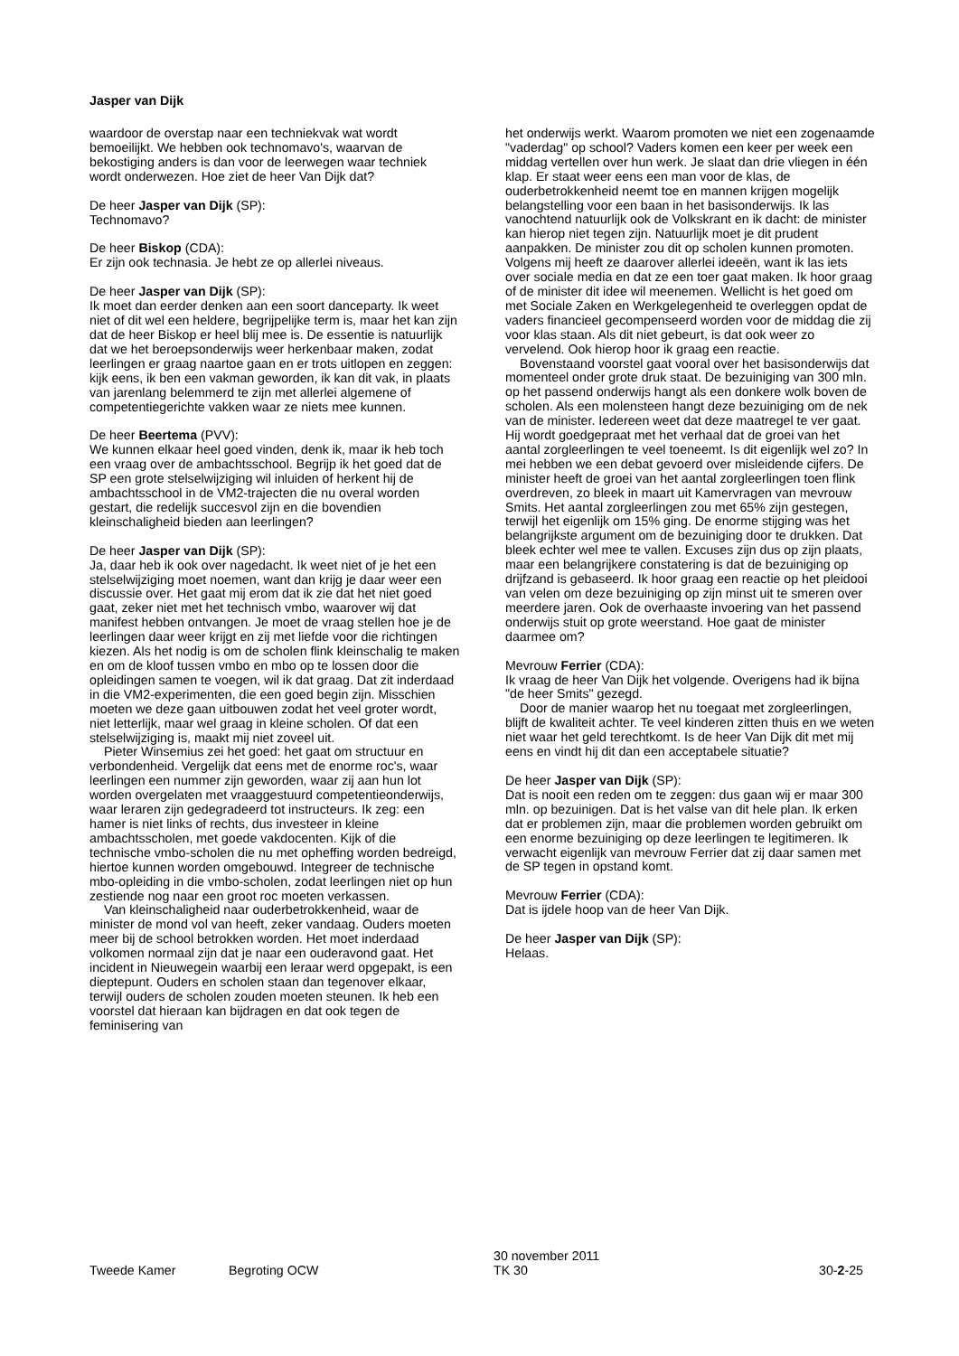Jasper van Dijk
waardoor de overstap naar een techniekvak wat wordt bemoeilijkt. We hebben ook technomavo's, waarvan de bekostiging anders is dan voor de leerwegen waar techniek wordt onderwezen. Hoe ziet de heer Van Dijk dat?
De heer Jasper van Dijk (SP):
Technomavo?
De heer Biskop (CDA):
Er zijn ook technasia. Je hebt ze op allerlei niveaus.
De heer Jasper van Dijk (SP):
Ik moet dan eerder denken aan een soort danceparty. Ik weet niet of dit wel een heldere, begrijpelijke term is, maar het kan zijn dat de heer Biskop er heel blij mee is. De essentie is natuurlijk dat we het beroepsonderwijs weer herkenbaar maken, zodat leerlingen er graag naartoe gaan en er trots uitlopen en zeggen: kijk eens, ik ben een vakman geworden, ik kan dit vak, in plaats van jarenlang belemmerd te zijn met allerlei algemene of competentiegerichte vakken waar ze niets mee kunnen.
De heer Beertema (PVV):
We kunnen elkaar heel goed vinden, denk ik, maar ik heb toch een vraag over de ambachtsschool. Begrijp ik het goed dat de SP een grote stelselwijziging wil inluiden of herkent hij de ambachtsschool in de VM2-trajecten die nu overal worden gestart, die redelijk succesvol zijn en die bovendien kleinschaligheid bieden aan leerlingen?
De heer Jasper van Dijk (SP):
Ja, daar heb ik ook over nagedacht. Ik weet niet of je het een stelselwijziging moet noemen, want dan krijg je daar weer een discussie over. Het gaat mij erom dat ik zie dat het niet goed gaat, zeker niet met het technisch vmbo, waarover wij dat manifest hebben ontvangen. Je moet de vraag stellen hoe je de leerlingen daar weer krijgt en zij met liefde voor die richtingen kiezen. Als het nodig is om de scholen flink kleinschalig te maken en om de kloof tussen vmbo en mbo op te lossen door die opleidingen samen te voegen, wil ik dat graag. Dat zit inderdaad in die VM2-experimenten, die een goed begin zijn. Misschien moeten we deze gaan uitbouwen zodat het veel groter wordt, niet letterlijk, maar wel graag in kleine scholen. Of dat een stelselwijziging is, maakt mij niet zoveel uit.
Pieter Winsemius zei het goed: het gaat om structuur en verbondenheid. Vergelijk dat eens met de enorme roc's, waar leerlingen een nummer zijn geworden, waar zij aan hun lot worden overgelaten met vraaggestuurd competentieonderwijs, waar leraren zijn gedegradeerd tot instructeurs. Ik zeg: een hamer is niet links of rechts, dus investeer in kleine ambachtsscholen, met goede vakdocenten. Kijk of die technische vmbo-scholen die nu met opheffing worden bedreigd, hiertoe kunnen worden omgebouwd. Integreer de technische mbo-opleiding in die vmbo-scholen, zodat leerlingen niet op hun zestiende nog naar een groot roc moeten verkassen.
Van kleinschaligheid naar ouderbetrokkenheid, waar de minister de mond vol van heeft, zeker vandaag. Ouders moeten meer bij de school betrokken worden. Het moet inderdaad volkomen normaal zijn dat je naar een ouderavond gaat. Het incident in Nieuwegein waarbij een leraar werd opgepakt, is een dieptepunt. Ouders en scholen staan dan tegenover elkaar, terwijl ouders de scholen zouden moeten steunen. Ik heb een voorstel dat hieraan kan bijdragen en dat ook tegen de feminisering van
het onderwijs werkt. Waarom promoten we niet een zogenaamde "vaderdag" op school? Vaders komen een keer per week een middag vertellen over hun werk. Je slaat dan drie vliegen in één klap. Er staat weer eens een man voor de klas, de ouderbetrokkenheid neemt toe en mannen krijgen mogelijk belangstelling voor een baan in het basisonderwijs. Ik las vanochtend natuurlijk ook de Volkskrant en ik dacht: de minister kan hierop niet tegen zijn. Natuurlijk moet je dit prudent aanpakken. De minister zou dit op scholen kunnen promoten. Volgens mij heeft ze daarover allerlei ideeën, want ik las iets over sociale media en dat ze een toer gaat maken. Ik hoor graag of de minister dit idee wil meenemen. Wellicht is het goed om met Sociale Zaken en Werkgelegenheid te overleggen opdat de vaders financieel gecompenseerd worden voor de middag die zij voor klas staan. Als dit niet gebeurt, is dat ook weer zo vervelend. Ook hierop hoor ik graag een reactie.
Bovenstaand voorstel gaat vooral over het basisonderwijs dat momenteel onder grote druk staat. De bezuiniging van 300 mln. op het passend onderwijs hangt als een donkere wolk boven de scholen. Als een molensteen hangt deze bezuiniging om de nek van de minister. Iedereen weet dat deze maatregel te ver gaat. Hij wordt goedgepraat met het verhaal dat de groei van het aantal zorgleerlingen te veel toeneemt. Is dit eigenlijk wel zo? In mei hebben we een debat gevoerd over misleidende cijfers. De minister heeft de groei van het aantal zorgleerlingen toen flink overdreven, zo bleek in maart uit Kamervragen van mevrouw Smits. Het aantal zorgleerlingen zou met 65% zijn gestegen, terwijl het eigenlijk om 15% ging. De enorme stijging was het belangrijkste argument om de bezuiniging door te drukken. Dat bleek echter wel mee te vallen. Excuses zijn dus op zijn plaats, maar een belangrijkere constatering is dat de bezuiniging op drijfzand is gebaseerd. Ik hoor graag een reactie op het pleidooi van velen om deze bezuiniging op zijn minst uit te smeren over meerdere jaren. Ook de overhaaste invoering van het passend onderwijs stuit op grote weerstand. Hoe gaat de minister daarmee om?
Mevrouw Ferrier (CDA):
Ik vraag de heer Van Dijk het volgende. Overigens had ik bijna "de heer Smits" gezegd.
Door de manier waarop het nu toegaat met zorgleerlingen, blijft de kwaliteit achter. Te veel kinderen zitten thuis en we weten niet waar het geld terechtkomt. Is de heer Van Dijk dit met mij eens en vindt hij dit dan een acceptabele situatie?
De heer Jasper van Dijk (SP):
Dat is nooit een reden om te zeggen: dus gaan wij er maar 300 mln. op bezuinigen. Dat is het valse van dit hele plan. Ik erken dat er problemen zijn, maar die problemen worden gebruikt om een enorme bezuiniging op deze leerlingen te legitimeren. Ik verwacht eigenlijk van mevrouw Ferrier dat zij daar samen met de SP tegen in opstand komt.
Mevrouw Ferrier (CDA):
Dat is ijdele hoop van de heer Van Dijk.
De heer Jasper van Dijk (SP):
Helaas.
Tweede Kamer Begroting OCW 30 november 2011
TK 30 30-2-25